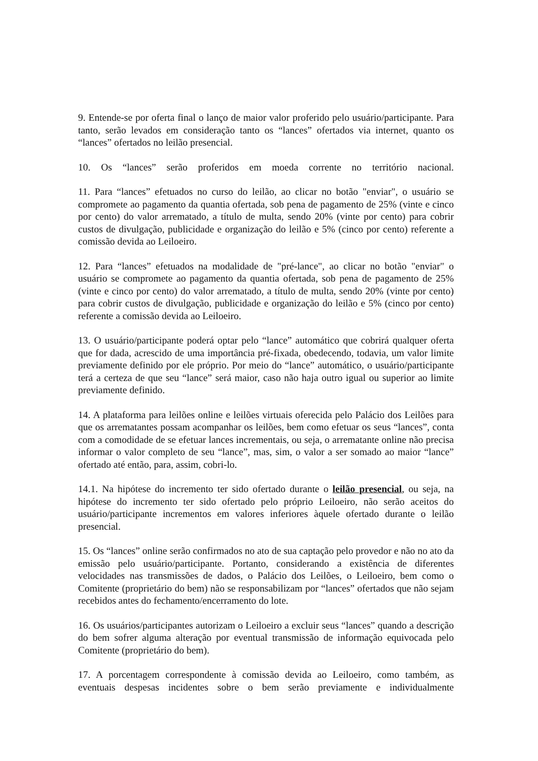9. Entende-se por oferta final o lanço de maior valor proferido pelo usuário/participante. Para tanto, serão levados em consideração tanto os “lances” ofertados via internet, quanto os “lances” ofertados no leilão presencial.
10. Os “lances” serão proferidos em moeda corrente no território nacional.
11. Para “lances” efetuados no curso do leilão, ao clicar no botão "enviar", o usuário se compromete ao pagamento da quantia ofertada, sob pena de pagamento de 25% (vinte e cinco por cento) do valor arrematado, a título de multa, sendo 20% (vinte por cento) para cobrir custos de divulgação, publicidade e organização do leilão e 5% (cinco por cento) referente a comissão devida ao Leiloeiro.
12. Para “lances” efetuados na modalidade de "pré-lance", ao clicar no botão "enviar" o usuário se compromete ao pagamento da quantia ofertada, sob pena de pagamento de 25% (vinte e cinco por cento) do valor arrematado, a título de multa, sendo 20% (vinte por cento) para cobrir custos de divulgação, publicidade e organização do leilão e 5% (cinco por cento) referente a comissão devida ao Leiloeiro.
13. O usuário/participante poderá optar pelo “lance” automático que cobrirá qualquer oferta que for dada, acrescido de uma importância pré-fixada, obedecendo, todavia, um valor limite previamente definido por ele próprio. Por meio do “lance” automático, o usuário/participante terá a certeza de que seu “lance” será maior, caso não haja outro igual ou superior ao limite previamente definido.
14. A plataforma para leilões online e leilões virtuais oferecida pelo Palácio dos Leilões para que os arrematantes possam acompanhar os leilões, bem como efetuar os seus “lances”, conta com a comodidade de se efetuar lances incrementais, ou seja, o arrematante online não precisa informar o valor completo de seu “lance”, mas, sim, o valor a ser somado ao maior “lance” ofertado até então, para, assim, cobri-lo.
14.1. Na hipótese do incremento ter sido ofertado durante o leilão presencial, ou seja, na hipótese do incremento ter sido ofertado pelo próprio Leiloeiro, não serão aceitos do usuário/participante incrementos em valores inferiores àquele ofertado durante o leilão presencial.
15. Os “lances” online serão confirmados no ato de sua captação pelo provedor e não no ato da emissão pelo usuário/participante. Portanto, considerando a existência de diferentes velocidades nas transmissões de dados, o Palácio dos Leilões, o Leiloeiro, bem como o Comitente (proprietário do bem) não se responsabilizam por “lances” ofertados que não sejam recebidos antes do fechamento/encerramento do lote.
16. Os usuários/participantes autorizam o Leiloeiro a excluir seus “lances” quando a descrição do bem sofrer alguma alteração por eventual transmissão de informação equivocada pelo Comitente (proprietário do bem).
17. A porcentagem correspondente à comissão devida ao Leiloeiro, como também, as eventuais despesas incidentes sobre o bem serão previamente e individualmente